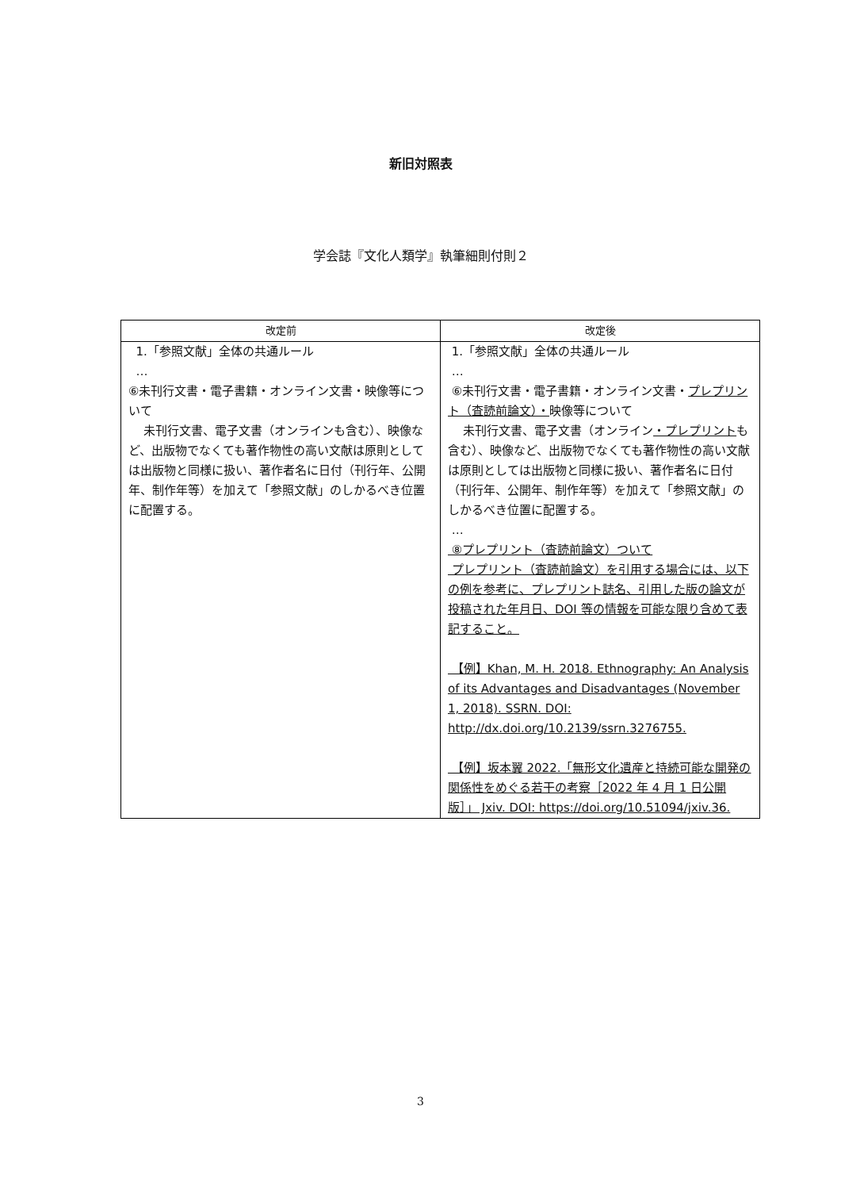新旧対照表
学会誌『文化人類学』執筆細則付則２
| 改定前 | 改定後 |
| --- | --- |
| 1.「参照文献」全体の共通ルール … ⑥未刊行文書・電子書籍・オンライン文書・映像等について 未刊行文書、電子文書（オンラインも含む）、映像など、出版物でなくても著作物性の高い文献は原則としては出版物と同様に扱い、著作者名に日付（刊行年、公開年、制作年等）を加えて「参照文献」のしかるべき位置に配置する。 | 1.「参照文献」全体の共通ルール … ⑥未刊行文書・電子書籍・オンライン文書・ プレプリント（査読前論文）・ 映像等について 未刊行文書、電子文書（オンライン ・プレプリント も含む）、映像など、出版物でなくても著作物性の高い文献は原則としては出版物と同様に扱い、著作者名に日付（刊行年、公開年、制作年等）を加えて「参照文献」のしかるべき位置に配置する。 … ⑧プレプリント（査読前論文）ついて プレプリント（査読前論文）を引用する場合には、以下の例を参考に、プレプリント誌名、引用した版の論文が投稿された年月日、DOI 等の情報を可能な限り含めて表記すること。 【例】Khan, M. H. 2018. Ethnography: An Analysis of its Advantages and Disadvantages (November 1, 2018). SSRN. DOI: http://dx.doi.org/10.2139/ssrn.3276755. 【例】坂本翼 2022.「無形文化遺産と持続可能な開発の関係性をめぐる若干の考察［2022 年 4 月 1 日公開版］」 Jxiv. DOI: https://doi.org/10.51094/jxiv.36. |
3